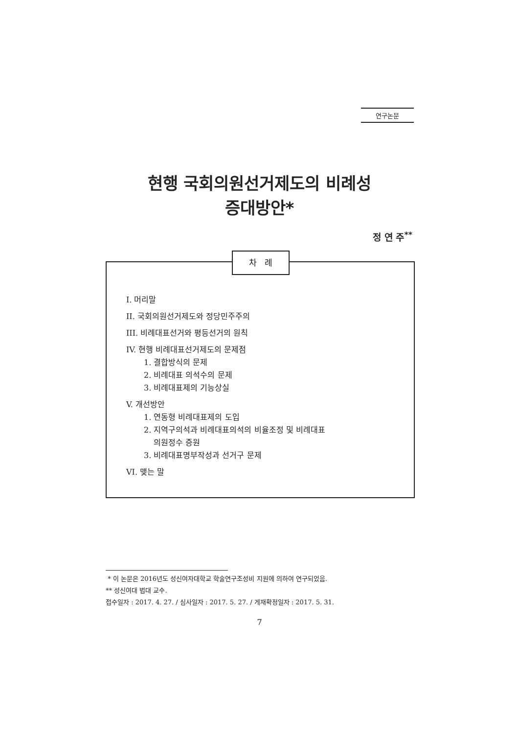연구논문
현행 국회의원선거제도의 비례성
증대방안*
정 연 주<sup>**</sup>
차 례
I. 머리말
II. 국회의원선거제도와 정당민주주의
III. 비례대표선거와 평등선거의 원칙
IV. 현행 비례대표선거제도의 문제점
1. 결합방식의 문제
2. 비례대표 의석수의 문제
3. 비례대표제의 기능상실
V. 개선방안
1. 연동형 비례대표제의 도입
2. 지역구의석과 비례대표의석의 비율조정 및 비례대표
의원정수 증원
3. 비례대표명부작성과 선거구 문제
VI. 맺는 말
* 이 논문은 2016년도 성신여자대학교 학술연구조성비 지원에 의하여 연구되었음.
** 성신여대 법대 교수.
접수일자 : 2017. 4. 27. / 심사일자 : 2017. 5. 27. / 게재확정일자 : 2017. 5. 31.
7